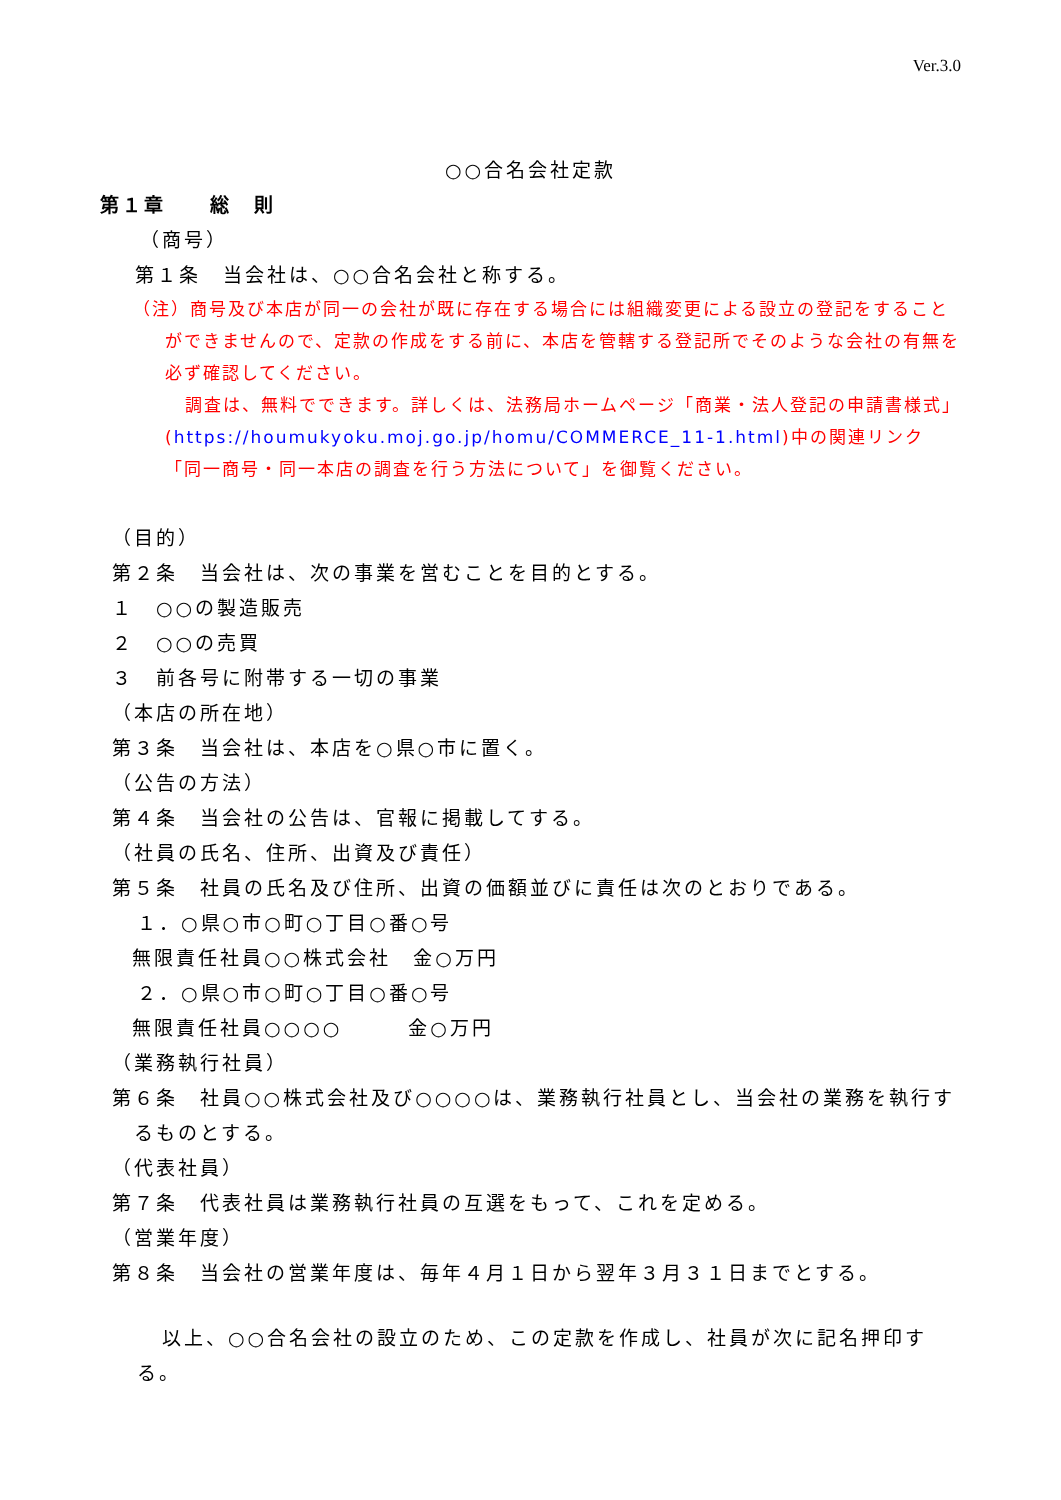Ver.3.0
○○合名会社定款
第１章　　総　則
（商号）
第１条　当会社は、○○合名会社と称する。
（注）商号及び本店が同一の会社が既に存在する場合には組織変更による設立の登記をすることができませんので、定款の作成をする前に、本店を管轄する登記所でそのような会社の有無を必ず確認してください。
調査は、無料でできます。詳しくは、法務局ホームページ「商業・法人登記の申請書様式」(https://houmukyoku.moj.go.jp/homu/COMMERCE_11-1.html)中の関連リンク「同一商号・同一本店の調査を行う方法について」を御覧ください。
（目的）
第２条　当会社は、次の事業を営むことを目的とする。
１　○○の製造販売
２　○○の売買
３　前各号に附帯する一切の事業
（本店の所在地）
第３条　当会社は、本店を○県○市に置く。
（公告の方法）
第４条　当会社の公告は、官報に掲載してする。
（社員の氏名、住所、出資及び責任）
第５条　社員の氏名及び住所、出資の価額並びに責任は次のとおりである。
１．○県○市○町○丁目○番○号
無限責任社員○○株式会社　金○万円
２．○県○市○町○丁目○番○号
無限責任社員○○○○　　　金○万円
（業務執行社員）
第６条　社員○○株式会社及び○○○○は、業務執行社員とし、当会社の業務を執行するものとする。
（代表社員）
第７条　代表社員は業務執行社員の互選をもって、これを定める。
（営業年度）
第８条　当会社の営業年度は、毎年４月１日から翌年３月３１日までとする。
以上、○○合名会社の設立のため、この定款を作成し、社員が次に記名押印する。